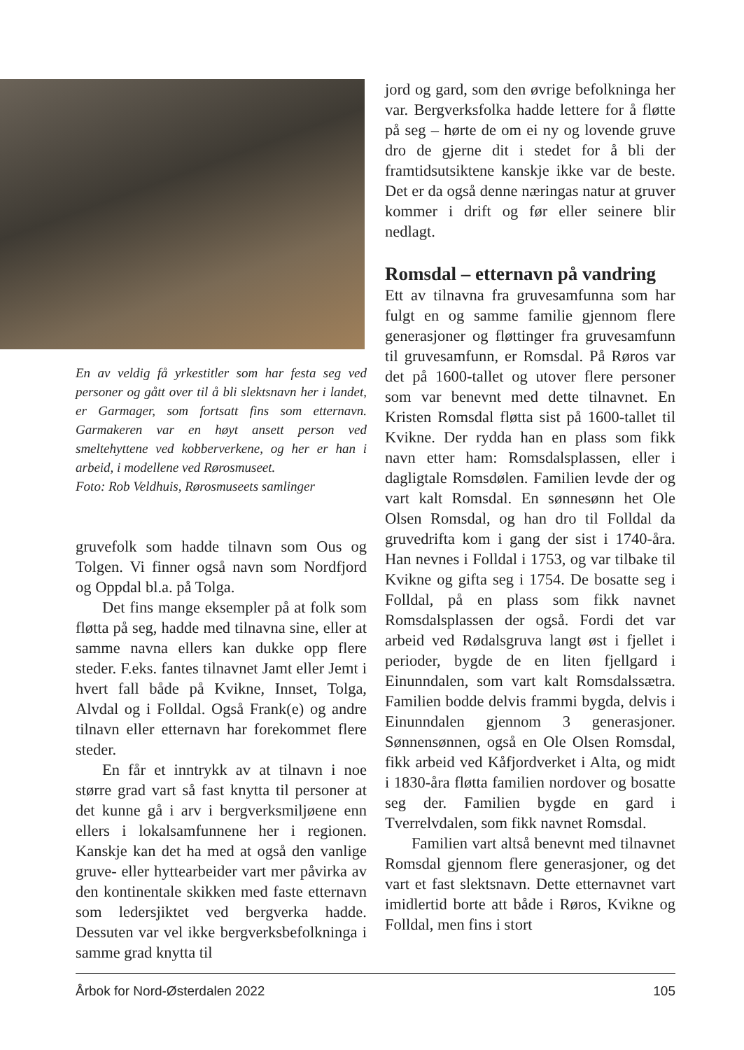En av veldig få yrkestitler som har festa seg ved personer og gått over til å bli slektsnavn her i landet, er Garmager, som fortsatt fins som etternavn. Garmakeren var en høyt ansett person ved smeltehyttene ved kobberverkene, og her er han i arbeid, i modellene ved Rørosmuseet.
Foto: Rob Veldhuis, Rørosmuseets samlinger
gruvefolk som hadde tilnavn som Ous og Tolgen. Vi finner også navn som Nordfjord og Oppdal bl.a. på Tolga.
Det fins mange eksempler på at folk som fløtta på seg, hadde med tilnavna sine, eller at samme navna ellers kan dukke opp flere steder. F.eks. fantes tilnavnet Jamt eller Jemt i hvert fall både på Kvikne, Innset, Tolga, Alvdal og i Folldal. Også Frank(e) og andre tilnavn eller etternavn har forekommet flere steder.
En får et inntrykk av at tilnavn i noe større grad vart så fast knytta til personer at det kunne gå i arv i bergverksmiljøene enn ellers i lokalsamfunnene her i regionen. Kanskje kan det ha med at også den vanlige gruve- eller hyttearbeider vart mer påvirka av den kontinentale skikken med faste etternavn som ledersjiktet ved bergverka hadde. Dessuten var vel ikke bergverksbefolkninga i samme grad knytta til
jord og gard, som den øvrige befolkninga her var. Bergverksfolka hadde lettere for å fløtte på seg – hørte de om ei ny og lovende gruve dro de gjerne dit i stedet for å bli der framtidsutsiktene kanskje ikke var de beste. Det er da også denne næringas natur at gruver kommer i drift og før eller seinere blir nedlagt.
Romsdal – etternavn på vandring
Ett av tilnavna fra gruvesamfunna som har fulgt en og samme familie gjennom flere generasjoner og fløttinger fra gruvesamfunn til gruvesamfunn, er Romsdal. På Røros var det på 1600-tallet og utover flere personer som var benevnt med dette tilnavnet. En Kristen Romsdal fløtta sist på 1600-tallet til Kvikne. Der rydda han en plass som fikk navn etter ham: Romsdalsplassen, eller i dagligtale Romsdølen. Familien levde der og vart kalt Romsdal. En sønnesønn het Ole Olsen Romsdal, og han dro til Folldal da gruvedrifta kom i gang der sist i 1740-åra. Han nevnes i Folldal i 1753, og var tilbake til Kvikne og gifta seg i 1754. De bosatte seg i Folldal, på en plass som fikk navnet Romsdalsplassen der også. Fordi det var arbeid ved Rødalsgruva langt øst i fjellet i perioder, bygde de en liten fjellgard i Einunndalen, som vart kalt Romsdalssætra. Familien bodde delvis frammi bygda, delvis i Einunndalen gjennom 3 generasjoner. Sønnensønnen, også en Ole Olsen Romsdal, fikk arbeid ved Kåfjordverket i Alta, og midt i 1830-åra fløtta familien nordover og bosatte seg der. Familien bygde en gard i Tverrelvdalen, som fikk navnet Romsdal.
Familien vart altså benevnt med tilnavnet Romsdal gjennom flere generasjoner, og det vart et fast slektsnavn. Dette etternavnet vart imidlertid borte att både i Røros, Kvikne og Folldal, men fins i stort
Årbok for Nord-Østerdalen 2022 105